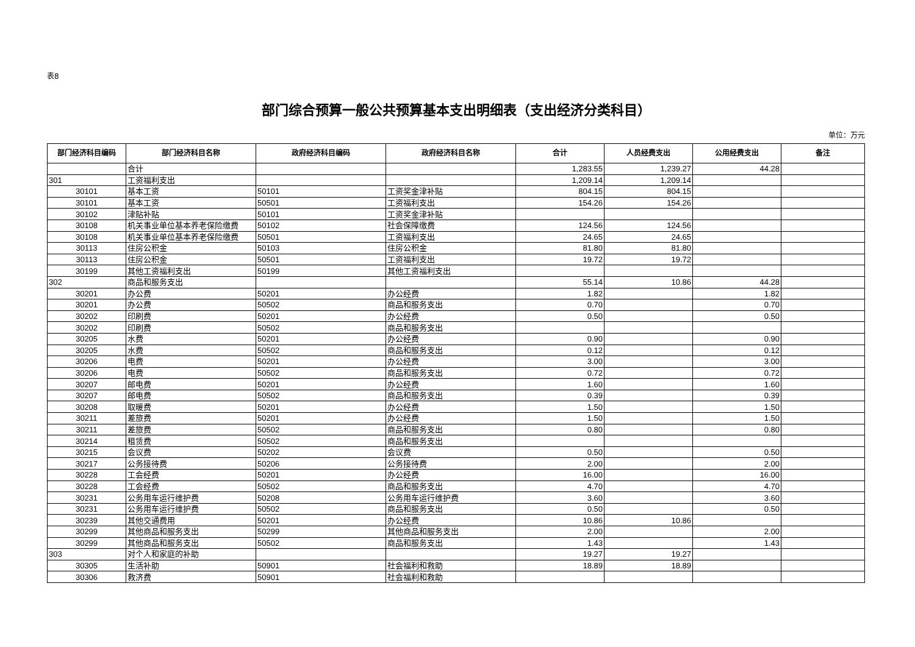表8
部门综合预算一般公共预算基本支出明细表（支出经济分类科目）
单位：万元
| 部门经济科目编码 | 部门经济科目名称 | 政府经济科目编码 | 政府经济科目名称 | 合计 | 人员经费支出 | 公用经费支出 | 备注 |
| --- | --- | --- | --- | --- | --- | --- | --- |
| | 合计 | | | 1,283.55 | 1,239.27 | 44.28 | |
| 301 | 工资福利支出 | | | 1,209.14 | 1,209.14 | | |
| 30101 | 基本工资 | 50101 | 工资奖金津补贴 | 804.15 | 804.15 | | |
| 30101 | 基本工资 | 50501 | 工资福利支出 | 154.26 | 154.26 | | |
| 30102 | 津贴补贴 | 50101 | 工资奖金津补贴 | | | | |
| 30108 | 机关事业单位基本养老保险缴费 | 50102 | 社会保障缴费 | 124.56 | 124.56 | | |
| 30108 | 机关事业单位基本养老保险缴费 | 50501 | 工资福利支出 | 24.65 | 24.65 | | |
| 30113 | 住房公积金 | 50103 | 住房公积金 | 81.80 | 81.80 | | |
| 30113 | 住房公积金 | 50501 | 工资福利支出 | 19.72 | 19.72 | | |
| 30199 | 其他工资福利支出 | 50199 | 其他工资福利支出 | | | | |
| 302 | 商品和服务支出 | | | 55.14 | 10.86 | 44.28 | |
| 30201 | 办公费 | 50201 | 办公经费 | 1.82 | | 1.82 | |
| 30201 | 办公费 | 50502 | 商品和服务支出 | 0.70 | | 0.70 | |
| 30202 | 印刷费 | 50201 | 办公经费 | 0.50 | | 0.50 | |
| 30202 | 印刷费 | 50502 | 商品和服务支出 | | | | |
| 30205 | 水费 | 50201 | 办公经费 | 0.90 | | 0.90 | |
| 30205 | 水费 | 50502 | 商品和服务支出 | 0.12 | | 0.12 | |
| 30206 | 电费 | 50201 | 办公经费 | 3.00 | | 3.00 | |
| 30206 | 电费 | 50502 | 商品和服务支出 | 0.72 | | 0.72 | |
| 30207 | 邮电费 | 50201 | 办公经费 | 1.60 | | 1.60 | |
| 30207 | 邮电费 | 50502 | 商品和服务支出 | 0.39 | | 0.39 | |
| 30208 | 取暖费 | 50201 | 办公经费 | 1.50 | | 1.50 | |
| 30211 | 差旅费 | 50201 | 办公经费 | 1.50 | | 1.50 | |
| 30211 | 差旅费 | 50502 | 商品和服务支出 | 0.80 | | 0.80 | |
| 30214 | 租赁费 | 50502 | 商品和服务支出 | | | | |
| 30215 | 会议费 | 50202 | 会议费 | 0.50 | | 0.50 | |
| 30217 | 公务接待费 | 50206 | 公务接待费 | 2.00 | | 2.00 | |
| 30228 | 工会经费 | 50201 | 办公经费 | 16.00 | | 16.00 | |
| 30228 | 工会经费 | 50502 | 商品和服务支出 | 4.70 | | 4.70 | |
| 30231 | 公务用车运行维护费 | 50208 | 公务用车运行维护费 | 3.60 | | 3.60 | |
| 30231 | 公务用车运行维护费 | 50502 | 商品和服务支出 | 0.50 | | 0.50 | |
| 30239 | 其他交通费用 | 50201 | 办公经费 | 10.86 | 10.86 | | |
| 30299 | 其他商品和服务支出 | 50299 | 其他商品和服务支出 | 2.00 | | 2.00 | |
| 30299 | 其他商品和服务支出 | 50502 | 商品和服务支出 | 1.43 | | 1.43 | |
| 303 | 对个人和家庭的补助 | | | 19.27 | 19.27 | | |
| 30305 | 生活补助 | 50901 | 社会福利和救助 | 18.89 | 18.89 | | |
| 30306 | 救济费 | 50901 | 社会福利和救助 | | | | |